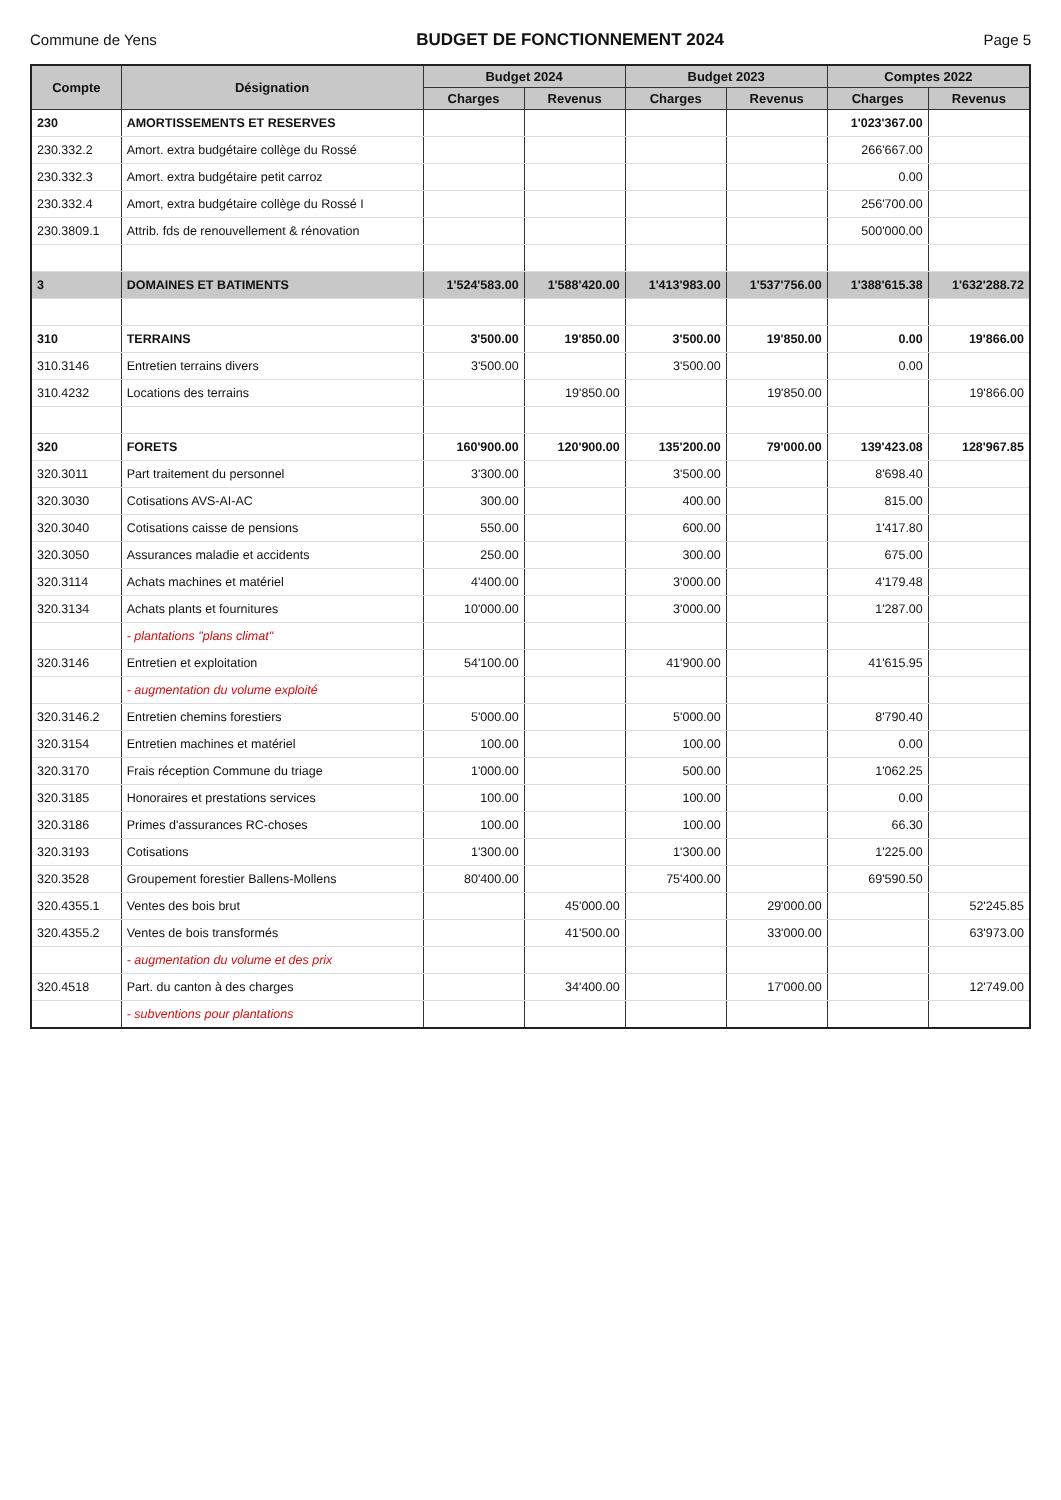Commune de Yens BUDGET DE FONCTIONNEMENT 2024 Page 5
| Compte | Désignation | Budget 2024 | | Budget 2023 | | Comptes 2022 | |
| --- | --- | --- | --- | --- | --- | --- | --- |
| | | Charges | Revenus | Charges | Revenus | Charges | Revenus |
| 230 | AMORTISSEMENTS ET RESERVES | | | | | 1'023'367.00 | |
| 230.332.2 | Amort. extra budgétaire collège du Rossé | | | | | 266'667.00 | |
| 230.332.3 | Amort. extra budgétaire petit carroz | | | | | 0.00 | |
| 230.332.4 | Amort, extra budgétaire collège du Rossé I | | | | | 256'700.00 | |
| 230.3809.1 | Attrib. fds de renouvellement & rénovation | | | | | 500'000.00 | |
| 3 | DOMAINES ET BATIMENTS | 1'524'583.00 | 1'588'420.00 | 1'413'983.00 | 1'537'756.00 | 1'388'615.38 | 1'632'288.72 |
| 310 | TERRAINS | 3'500.00 | 19'850.00 | 3'500.00 | 19'850.00 | 0.00 | 19'866.00 |
| 310.3146 | Entretien terrains divers | 3'500.00 | | 3'500.00 | | 0.00 | |
| 310.4232 | Locations des terrains | | 19'850.00 | | 19'850.00 | | 19'866.00 |
| 320 | FORETS | 160'900.00 | 120'900.00 | 135'200.00 | 79'000.00 | 139'423.08 | 128'967.85 |
| 320.3011 | Part traitement du personnel | 3'300.00 | | 3'500.00 | | 8'698.40 | |
| 320.3030 | Cotisations AVS-AI-AC | 300.00 | | 400.00 | | 815.00 | |
| 320.3040 | Cotisations caisse de pensions | 550.00 | | 600.00 | | 1'417.80 | |
| 320.3050 | Assurances maladie et accidents | 250.00 | | 300.00 | | 675.00 | |
| 320.3114 | Achats machines et matériel | 4'400.00 | | 3'000.00 | | 4'179.48 | |
| 320.3134 | Achats plants et fournitures | 10'000.00 | | 3'000.00 | | 1'287.00 | |
| | - plantations "plans climat" | | | | | | |
| 320.3146 | Entretien et exploitation | 54'100.00 | | 41'900.00 | | 41'615.95 | |
| | - augmentation du volume exploité | | | | | | |
| 320.3146.2 | Entretien chemins forestiers | 5'000.00 | | 5'000.00 | | 8'790.40 | |
| 320.3154 | Entretien machines et matériel | 100.00 | | 100.00 | | 0.00 | |
| 320.3170 | Frais réception Commune du triage | 1'000.00 | | 500.00 | | 1'062.25 | |
| 320.3185 | Honoraires et prestations services | 100.00 | | 100.00 | | 0.00 | |
| 320.3186 | Primes d'assurances RC-choses | 100.00 | | 100.00 | | 66.30 | |
| 320.3193 | Cotisations | 1'300.00 | | 1'300.00 | | 1'225.00 | |
| 320.3528 | Groupement forestier Ballens-Mollens | 80'400.00 | | 75'400.00 | | 69'590.50 | |
| 320.4355.1 | Ventes des bois brut | | 45'000.00 | | 29'000.00 | | 52'245.85 |
| 320.4355.2 | Ventes de bois transformés | | 41'500.00 | | 33'000.00 | | 63'973.00 |
| | - augmentation du volume et des prix | | | | | | |
| 320.4518 | Part. du canton à des charges | | 34'400.00 | | 17'000.00 | | 12'749.00 |
| | - subventions pour plantations | | | | | | |